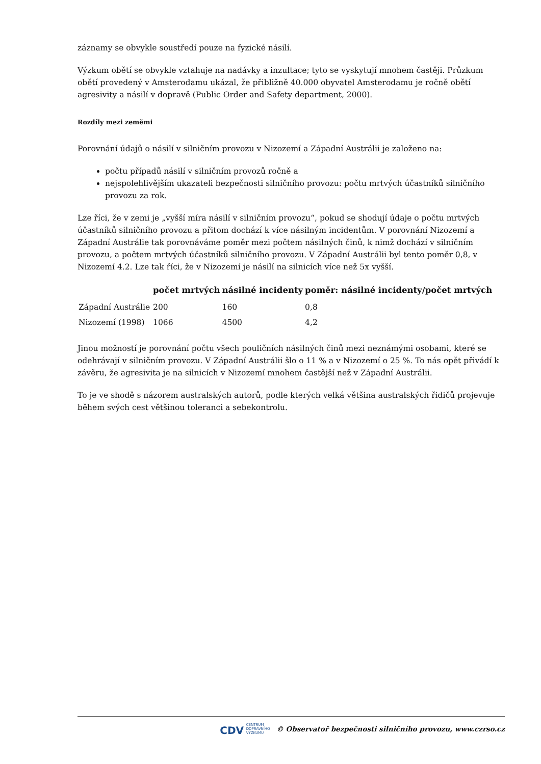záznamy se obvykle soustředí pouze na fyzické násilí.
Výzkum obětí se obvykle vztahuje na nadávky a inzultace; tyto se vyskytují mnohem častěji. Průzkum obětí provedený v Amsterodamu ukázal, že přibližně 40.000 obyvatel Amsterodamu je ročně obětí agresivity a násilí v dopravě (Public Order and Safety department, 2000).
Rozdíly mezi zeměmi
Porovnání údajů o násilí v silničním provozu v Nizozemí a Západní Austrálii je založeno na:
počtu případů násilí v silničním provozů ročně a
nejspolehlivějším ukazateli bezpečnosti silničního provozu: počtu mrtvých účastníků silničního provozu za rok.
Lze říci, že v zemi je „vyšší míra násilí v silničním provozu“, pokud se shodují údaje o počtu mrtvých účastníků silničního provozu a přitom dochází k více násilným incidentům. V porovnání Nizozemí a Západní Austrálie tak porovnáváme poměr mezi počtem násilných činů, k nimž dochází v silničním provozu, a počtem mrtvých účastníků silničního provozu. V Západní Austrálii byl tento poměr 0,8, v Nizozemí 4.2. Lze tak říci, že v Nizozemí je násilí na silnicích více než 5x vyšší.
| | počet mrtvých | násilné incidenty | poměr: násilné incidenty/počet mrtvých |
| --- | --- | --- | --- |
| Západní Austrálie | 200 | 160 | 0,8 |
| Nizozemí (1998) | 1066 | 4500 | 4,2 |
Jinou možností je porovnání počtu všech pouličních násilných činů mezi neznámými osobami, které se odehrávají v silničním provozu. V Západní Austrálii šlo o 11 % a v Nizozemí o 25 %. To nás opět přivádí k závěru, že agresivita je na silnicích v Nizozemí mnohem častější než v Západní Austrálii.
To je ve shodě s názorem australských autorů, podle kterých velká většina australských řidičů projevuje během svých cest většinou toleranci a sebekontrolu.
CDV CENTRUM
DOPRAVNÍHO
VÝZKUMU © Observatoř bezpečnosti silničního provozu, www.czrso.cz